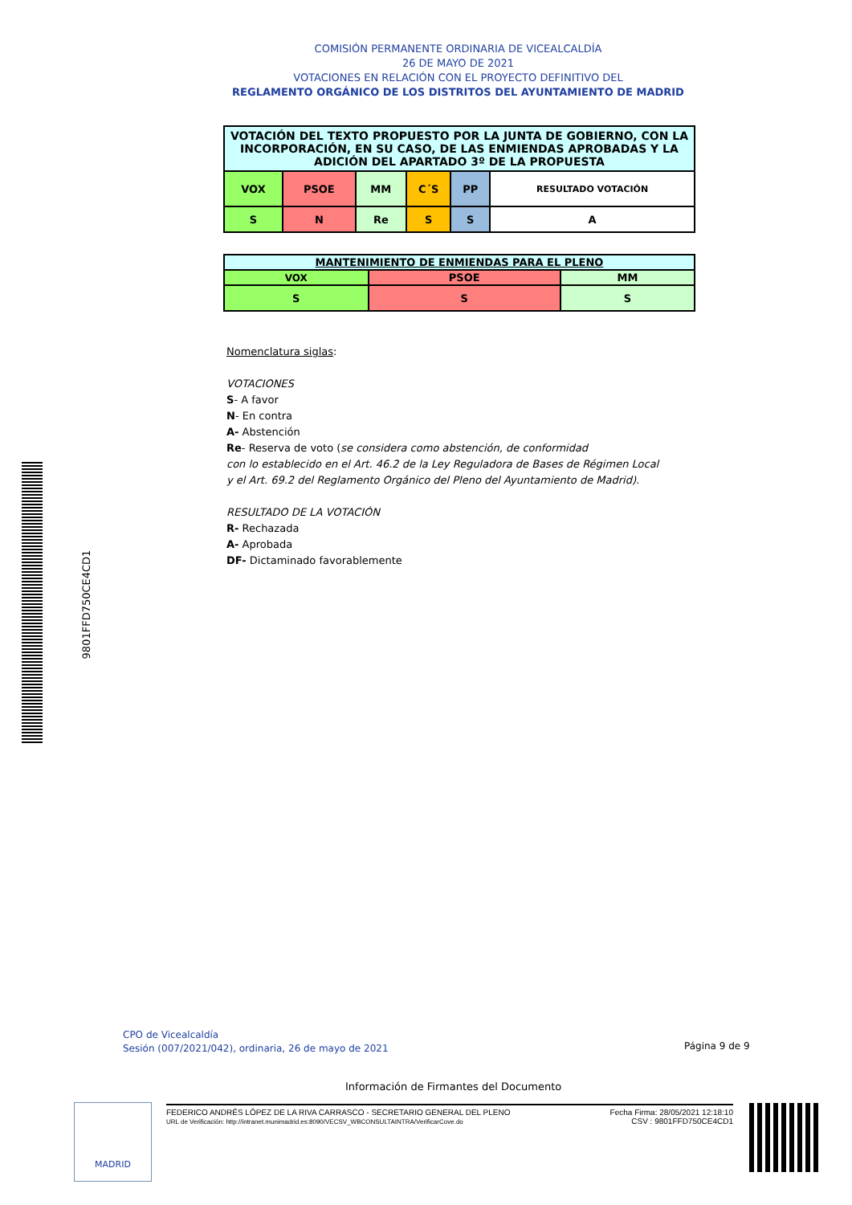COMISIÓN PERMANENTE ORDINARIA DE VICEALCALDÍA
26 DE MAYO DE 2021
VOTACIONES EN RELACIÓN CON EL PROYECTO DEFINITIVO DEL
REGLAMENTO ORGÁNICO DE LOS DISTRITOS DEL AYUNTAMIENTO DE MADRID
| VOTACIÓN DEL TEXTO PROPUESTO POR LA JUNTA DE GOBIERNO, CON LA INCORPORACIÓN, EN SU CASO, DE LAS ENMIENDAS APROBADAS Y LA ADICIÓN DEL APARTADO 3º DE LA PROPUESTA | | | | | |
| VOX | PSOE | MM | C´S | PP | RESULTADO VOTACIÓN |
| S | N | Re | S | S | A |
| MANTENIMIENTO DE ENMIENDAS PARA EL PLENO | | |
| VOX | PSOE | MM |
| S | S | S |
Nomenclatura siglas:
VOTACIONES
S- A favor
N- En contra
A- Abstención
Re- Reserva de voto (se considera como abstención, de conformidad
con lo establecido en el Art. 46.2 de la Ley Reguladora de Bases de Régimen Local
y el Art. 69.2 del Reglamento Orgánico del Pleno del Ayuntamiento de Madrid).
RESULTADO DE LA VOTACIÓN
R- Rechazada
A- Aprobada
DF- Dictaminado favorablemente
9801FFD750CE4CD1
CPO de Vicealcaldía
Sesión (007/2021/042), ordinaria, 26 de mayo de 2021
Página 9 de 9
Información de Firmantes del Documento
MADRID
FEDERICO ANDRÉS LÓPEZ DE LA RIVA CARRASCO - SECRETARIO GENERAL DEL PLENO
URL de Verificación: http://intranet.munimadrid.es:8090/VECSV_WBCONSULTAINTRA/VerificarCove.do
Fecha Firma: 28/05/2021 12:18:10
CSV : 9801FFD750CE4CD1